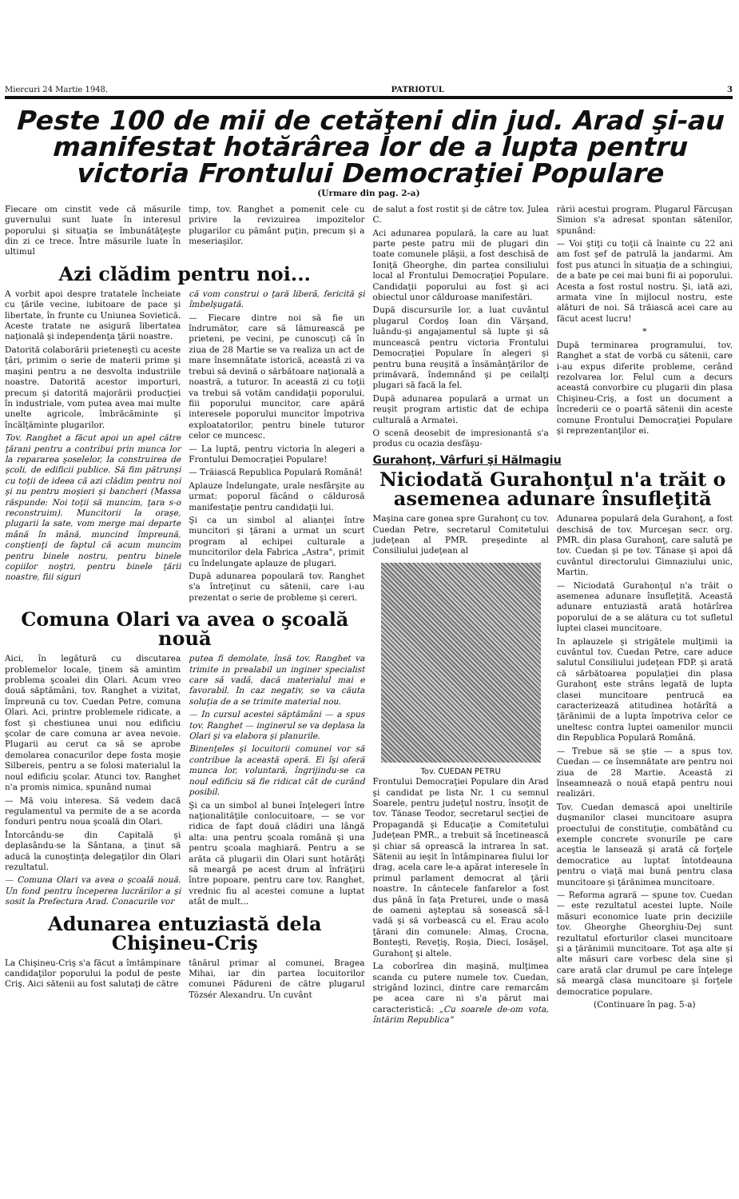Miercuri 24 Martie 1948. PATRIOTUL 3
Peste 100 de mii de cetăţeni din jud. Arad şi-au manifestat hotărârea lor de a lupta pentru victoria Frontului Democraţiei Populare
(Urmare din pag. 2-a)
Fiecare om cinstit vede că măsurile guvernului sunt luate în interesul poporului şi situaţia se îmbunătăţeşte din zi ce trece. Între măsurile luate în ultimul
timp, tov. Ranghet a pomenit cele cu privire la revizuirea impozitelor plugarilor cu pământ puţin, precum şi a meseriaşilor.
Azi clădim pentru noi...
A vorbit apoi despre tratatele încheiate cu ţările vecine, iubitoare de pace şi libertate, în frunte cu Uniunea Sovietică. Aceste tratate ne asigură libertatea naţională şi independenţa ţării noastre.
Datorită colaborării prieteneşti cu aceste ţări, primim o serie de materii prime şi maşini pentru a ne desvolta industriile noastre. Datorită acestor importuri, precum şi datorită majorării producţiei în industriale, vom putea avea mai multe unelte agricole, îmbrăcăminte şi încălţăminte plugarilor.
Tov. Ranghet a făcut apoi un apel către ţărani pentru a contribui prin munca lor la repararea şoselelor, la construirea de şcoli, de edificii publice. Să fim pătrunşi cu toţii de ideea că azi clădim pentru noi şi nu pentru moşieri şi bancheri (Massa răspunde: Noi toţii să muncim, ţara s-o reconstruim). Muncitorii la oraşe, plugarii la sate, vom merge mai departe mână în mână, muncind împreună, conştienţi de faptul că acum muncim pentru binele nostru, pentru binele copiilor noştri, pentru binele ţării noastre, fiii siguri
că vom construi o ţară liberă, fericită şi îmbelşugată.
— Fiecare dintre noi să fie un îndrumător, care să lămurească pe prieteni, pe vecini, pe cunoscuţi că în ziua de 28 Martie se va realiza un act de mare însemnătate istorică, această zi va trebui să devină o sărbătoare naţională a noastră, a tuturor. In această zi cu toţii va trebui să votăm candidaţii poporului, fiii poporului muncitor, care apără interesele poporului muncitor împotriva exploatatorilor, pentru binele tuturor celor ce muncesc.
— La luptă, pentru victoria în alegeri a Frontului Democraţiei Populare!
— Trăiască Republica Populară Română!
Aplauze îndelungate, urale nesfârşite au urmat: poporul făcând o căldurosă manifestaţie pentru candidaţii lui.
Şi ca un simbol al alianţei între muncitori şi ţărani a urmat un scurt program al echipei culturale a muncitorilor dela Fabrica „Astra", primit cu îndelungate aplauze de plugari.
După adunarea popoulară tov. Ranghet s'a întreţinut cu sătenii, care i-au prezentat o serie de probleme şi cereri.
Comuna Olari va avea o şcoală nouă
Aici, în legătură cu discutarea problemelor locale, ţinem să amintim problema şcoalei din Olari. Acum vreo două săptămâni, tov. Ranghet a vizitat, împreună cu tov. Cuedan Petre, comuna Olari. Aci, printre problemele ridicate, a fost şi chestiunea unui nou edificiu şcolar de care comuna ar avea nevoie. Plugarii au cerut ca să se aprobe demolarea conacurilor depe fosta moşie Silbereis, pentru a se folosi materialul la noul edificiu şcolar. Atunci tov. Ranghet n'a promis nimica, spunând numai
— Mă voiu interesa. Să vedem dacă regulamentul va permite de a se acorda fonduri pentru noua şcoală din Olari.
Întorcându-se din Capitală şi deplasându-se la Sântana, a ţinut să aducă la cunoştinţa delegaţilor din Olari rezultatul.
— Comuna Olari va avea o şcoală nouă. Un fond pentru începerea lucrărilor a şi sosit la Prefectura Arad. Conacurile vor
putea fi demolate, însă tov. Ranghet va trimite in prealabil un inginer specialist care să vadă, dacă materialul mai e favorabil. In caz negativ, se va căuta soluţia de a se trimite material nou.
— In cursul acestei săptămâni — a spus tov. Ranghet — inginerul se va deplasa la Olari şi va elabora şi planurile.
Binenţeles şi locuitorii comunei vor să contribue la această operă. Ei îşi oferă munca lor, voluntară, îngrijindu-se ca noul edificiu să fie ridicat cât de curând posibil.
Şi ca un simbol al bunei înţelegeri între naţionalităţile conlocuitoare, — se vor ridica de fapt două clădiri una lângă alta: una pentru şcoala română şi una pentru şcoala maghiară. Pentru a se arăta că plugarii din Olari sunt hotărâţi să meargă pe acest drum al înfrăţirii între popoare, pentru care tov. Ranghet, vrednic fiu al acestei comune a luptat atât de mult...
Adunarea entuziastă dela Chişineu-Criş
La Chişineu-Criş s'a făcut a îmtâmpinare candidaţilor poporului la podul de peste Criş. Aici sătenii au fost salutaţi de către
tânărul primar al comunei, Bragea Mihai, iar din partea locuitorilor comunei Pădureni de către plugarul Tözsér Alexandru. Un cuvânt
de salut a fost rostit şi de către tov. Julea C.
Aci adunarea populară, la care au luat parte peste patru mii de plugari din toate comunele plăşii, a fost deschisă de Ioniţă Gheorghe, din partea consiliului local al Frontului Democraţiei Populare. Candidaţii poporului au fost şi aci obiectul unor călduroase manifestări.
După discursurile lor, a luat cuvântul plugarul Cordoş Ioan din Vărşand, luându-şi angajamentul să lupte şi să muncească pentru victoria Frontului Democraţiei Populare în alegeri şi pentru buna reuşită a însămânţărilor de primăvară, îndemnând şi pe ceilalţi plugari să facă la fel.
După adunarea populară a urmat un reuşit program artistic dat de echipa culturală a Armatei.
O scenă deosebit de impresionantă s'a produs cu ocazia desfăşu-
rării acestui program. Plugarul Fărcuşan Simion s'a adresat spontan sătenilor, spunând:
— Voi ştiţi cu toţii că înainte cu 22 ani am fost şef de patrulă la jandarmi. Am fost pus atunci în situaţia de a schingiui, de a bate pe cei mai buni fii ai poporului. Acesta a fost rostul nostru. Şi, iată azi, armata vine în mijlocul nostru, este alături de noi. Să trăiască acei care au făcut acest lucru!
*
După terminarea programului, tov. Ranghet a stat de vorbă cu sătenii, care i-au expus diferite probleme, cerând rezolvarea lor. Felul cum a decurs această convorbire cu plugarii din plasa Chişineu-Criş, a fost un document a încrederii ce o poartă sătenii din aceste comune Frontului Democraţiei Populare şi reprezentanţilor ei.
Gurahonţ, Vârfuri şi Hălmagiu
Niciodată Gurahonţul n'a trăit o asemenea adunare însufleţită
Maşina care gonea spre Gurahonţ cu tov. Cuedan Petre, secretarul Comitetului judeţean al PMR. preşedinte al Consiliului judeţean al
Tov. CUEDAN PETRU
Frontului Democraţiei Populare din Arad şi candidat pe lista Nr. 1 cu semnul Soarele, pentru judeţul nostru, însoţit de tov. Tănase Teodor, secretarul secţiei de Propagandă şi Educaţie a Comitetului Judeţean PMR., a trebuit să încetinească şi chiar să oprească la intrarea în sat. Sătenii au ieşit în întâmpinarea fiului lor drag, acela care le-a apărat interesele în primul parlament democrat al ţării noastre. In cântecele fanfarelor a fost dus până în faţa Preturei, unde o masă de oameni aşteptau să sosească să-l vadă şi să vorbească cu el. Erau acolo ţărani din comunele: Almaş, Crocna, Bonteşti, Reveţiş, Roşia, Dieci, Iosăşel, Gurahonţ şi altele.
La coborîrea din maşină, mulţimea scanda cu putere numele tov. Cuedan, strigând lozinci, dintre care remarcăm pe acea care ni s'a părut mai caracteristică: „Cu soarele de-om vota, întărim Republica"
Adunarea populară dela Gurahonţ, a fost deschisă de tov. Murceşan secr. org. PMR. din plasa Gurahonţ, care salută pe tov. Cuedan şi pe tov. Tănase şi apoi dă cuvântul directorului Gimnaziului unic, Martin.
— Niciodată Gurahonţul n'a trăit o asemenea adunare însufleţită. Această adunare entuziastă arată hotărîrea poporului de a se alătura cu tot sufletul luptei clasei muncitoare.
In aplauzele şi strigătele mulţimii ia cuvântul tov. Cuedan Petre, care aduce salutul Consiliului judeţean FDP. şi arată că sărbătoarea populaţiei din plasa Gurahonţ este strâns legată de lupta clasei muncitoare pentrucă ea caracterizează atitudinea hotărîtă a ţărănimii de a lupta împotriva celor ce uneltesc contra luptei oamenilor muncii din Republica Populară Română.
— Trebue să se ştie — a spus tov. Cuedan — ce însemnătate are pentru noi ziua de 28 Martie. Această zi înseamnează o nouă etapă pentru noui realizări.
Tov. Cuedan demască apoi uneltirile duşmanilor clasei muncitoare asupra proectului de constituţie, combătând cu exemple concrete svonurile pe care aceştia le lansează şi arată că forţele democratice au luptat întotdeauna pentru o viaţă mai bună pentru clasa muncitoare şi ţărănimea muncitoare.
— Reforma agrară — spune tov. Cuedan — este rezultatul acestei lupte. Noile măsuri economice luate prin deciziile tov. Gheorghe Gheorghiu-Dej sunt rezultatul eforturilor clasei muncitoare şi a ţărănimii muncitoare. Tot aşa alte şi alte măsuri care vorbesc dela sine şi care arată clar drumul pe care înţelege să meargă clasa muncitoare şi forţele democratice populare.
(Continuare în pag. 5-a)